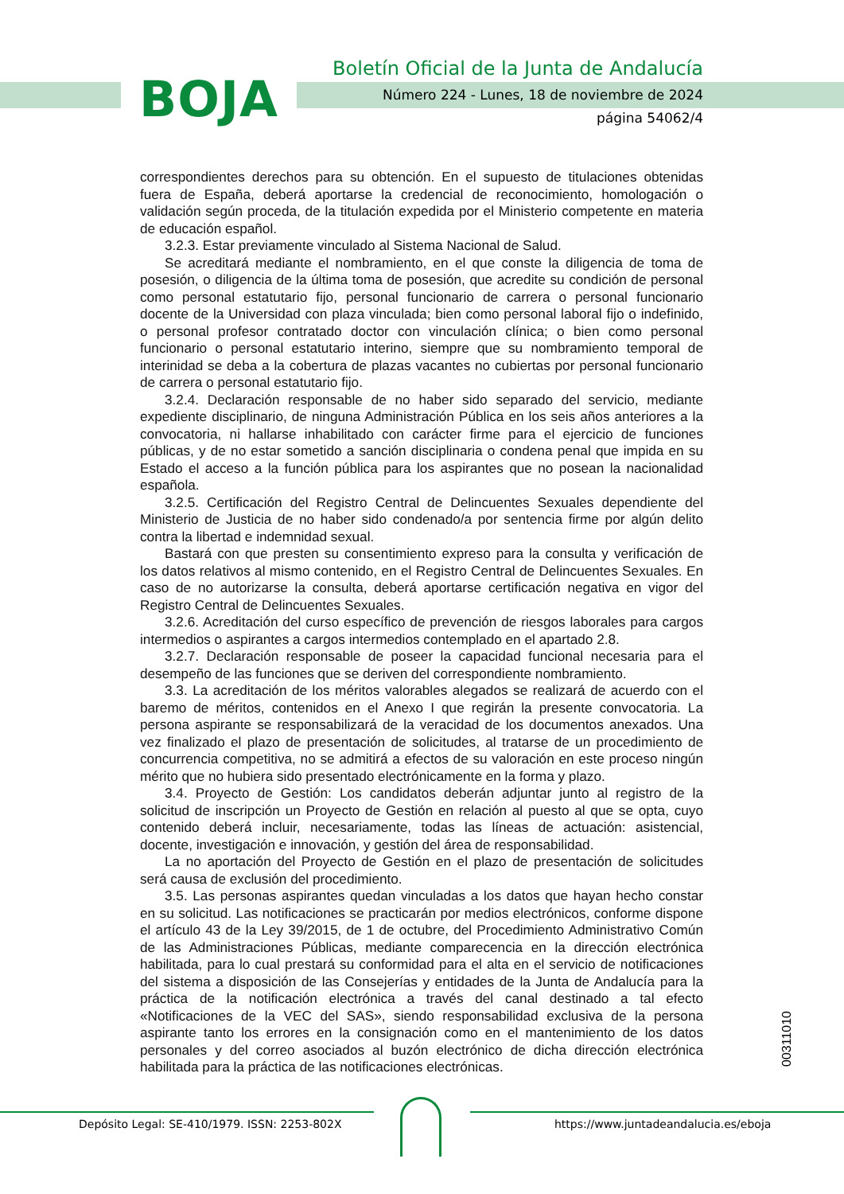BOJA
Boletín Oficial de la Junta de Andalucía
Número 224 - Lunes, 18 de noviembre de 2024
página 54062/4
correspondientes derechos para su obtención. En el supuesto de titulaciones obtenidas fuera de España, deberá aportarse la credencial de reconocimiento, homologación o validación según proceda, de la titulación expedida por el Ministerio competente en materia de educación español.
3.2.3. Estar previamente vinculado al Sistema Nacional de Salud.
Se acreditará mediante el nombramiento, en el que conste la diligencia de toma de posesión, o diligencia de la última toma de posesión, que acredite su condición de personal como personal estatutario fijo, personal funcionario de carrera o personal funcionario docente de la Universidad con plaza vinculada; bien como personal laboral fijo o indefinido, o personal profesor contratado doctor con vinculación clínica; o bien como personal funcionario o personal estatutario interino, siempre que su nombramiento temporal de interinidad se deba a la cobertura de plazas vacantes no cubiertas por personal funcionario de carrera o personal estatutario fijo.
3.2.4. Declaración responsable de no haber sido separado del servicio, mediante expediente disciplinario, de ninguna Administración Pública en los seis años anteriores a la convocatoria, ni hallarse inhabilitado con carácter firme para el ejercicio de funciones públicas, y de no estar sometido a sanción disciplinaria o condena penal que impida en su Estado el acceso a la función pública para los aspirantes que no posean la nacionalidad española.
3.2.5. Certificación del Registro Central de Delincuentes Sexuales dependiente del Ministerio de Justicia de no haber sido condenado/a por sentencia firme por algún delito contra la libertad e indemnidad sexual.
Bastará con que presten su consentimiento expreso para la consulta y verificación de los datos relativos al mismo contenido, en el Registro Central de Delincuentes Sexuales. En caso de no autorizarse la consulta, deberá aportarse certificación negativa en vigor del Registro Central de Delincuentes Sexuales.
3.2.6. Acreditación del curso específico de prevención de riesgos laborales para cargos intermedios o aspirantes a cargos intermedios contemplado en el apartado 2.8.
3.2.7. Declaración responsable de poseer la capacidad funcional necesaria para el desempeño de las funciones que se deriven del correspondiente nombramiento.
3.3. La acreditación de los méritos valorables alegados se realizará de acuerdo con el baremo de méritos, contenidos en el Anexo I que regirán la presente convocatoria. La persona aspirante se responsabilizará de la veracidad de los documentos anexados. Una vez finalizado el plazo de presentación de solicitudes, al tratarse de un procedimiento de concurrencia competitiva, no se admitirá a efectos de su valoración en este proceso ningún mérito que no hubiera sido presentado electrónicamente en la forma y plazo.
3.4. Proyecto de Gestión: Los candidatos deberán adjuntar junto al registro de la solicitud de inscripción un Proyecto de Gestión en relación al puesto al que se opta, cuyo contenido deberá incluir, necesariamente, todas las líneas de actuación: asistencial, docente, investigación e innovación, y gestión del área de responsabilidad.
La no aportación del Proyecto de Gestión en el plazo de presentación de solicitudes será causa de exclusión del procedimiento.
3.5. Las personas aspirantes quedan vinculadas a los datos que hayan hecho constar en su solicitud. Las notificaciones se practicarán por medios electrónicos, conforme dispone el artículo 43 de la Ley 39/2015, de 1 de octubre, del Procedimiento Administrativo Común de las Administraciones Públicas, mediante comparecencia en la dirección electrónica habilitada, para lo cual prestará su conformidad para el alta en el servicio de notificaciones del sistema a disposición de las Consejerías y entidades de la Junta de Andalucía para la práctica de la notificación electrónica a través del canal destinado a tal efecto «Notificaciones de la VEC del SAS», siendo responsabilidad exclusiva de la persona aspirante tanto los errores en la consignación como en el mantenimiento de los datos personales y del correo asociados al buzón electrónico de dicha dirección electrónica habilitada para la práctica de las notificaciones electrónicas.
00311010
Depósito Legal: SE-410/1979. ISSN: 2253-802X
https://www.juntadeandalucia.es/eboja